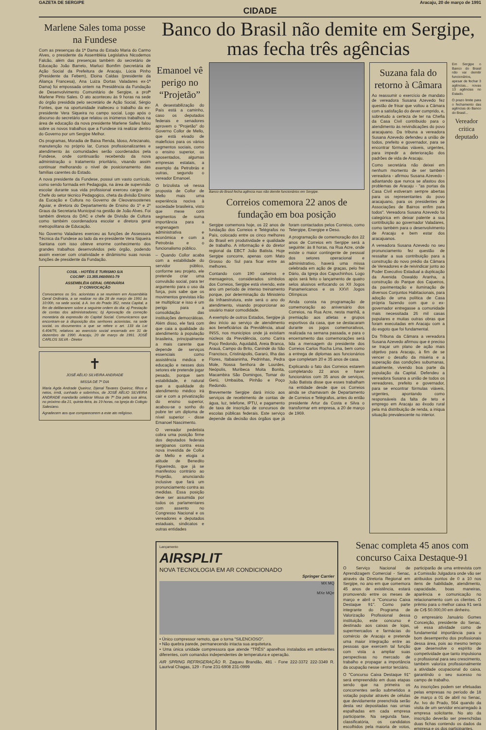GAZETA DE SERGIPE Aracaju, 20 de março de 1991
CIDADE
Marlene Sales toma posse na Fundese
Com as presenças da 1ª Dama do Estado Maria do Carmo Alves, o presidente da Assembléia Legislativa Nicodemos Falcão, além das presenças também do secretário de Educação João Barreto, Marluci Bomfim (secretária de Ação Social da Prefeitura de Aracaju, Lúcia Pinho (Presidente da Febem), Eloina Caldas (presidente da Aliança Francesa), Ana Luiza Dortas Valadares ex-1ª Dama) foi empossada ontem na Presidência da Fundação de Desenvolvimento Comunitário de Sergipe, a profª Marlene Pinto Sales. O ato aconteceu às 9 horas na sede do órgão presidida pelo secretário de Ação Social, Sérgio Fontes, que na oportunidade inalteceu o trabalho da ex-presidente Vera Siqueira no campo social. Logo após o discurso do secretário que relatou os inúmeros trabalhos na área de educação da nova presidente Marlene Salles falou sobre os novos trabalhos que a Fundese irá realizar dentro do Governo por um Sergipe Melhor.
Os programas, Moradia de Baixa Renda, Idoso, Artezanato, manutenção no próprio lar, Cursos profissionalizantes e atendimento às comunidades serão coordenados pela Fundese, onde continuarão recebendo da nova administração o tratamento prioritário, visando assim continuar melhorando o nível de posicionamento das famílias carentes do Estado.
A nova presidente da Fundese, possui um vasto currículo, como sendo formada em Pedagogia, na área de supervisão escolar durante sua vida profissional exerceu cargos de: Chefe do setor técnico Pedagogico, cheta da divisão Ensino da Eucação e Cultura no Governo de Cleovansostenes Aguiar, e diretora do Departamento de Ensino do 1º e 2º Graus da Secretaria Municipal na gestão de João Alves. Foi também diretora do DAC e chefe de Divisão de Cultura como também coordenadora escolar e diretora geral metropolitana de Educação.
No Governo Valadares exerceu as funções de Assessora Técnica da Fundese ao lado da ex-presidente Vera Siqueira Santana com isso obteve enorme conhecimento dos grandes trabalhos desenvolvidos pelo órgão, podendo assim exercer com criatividade e dinâmismo suas novas funções de presidente da Fundação.
COSIL - HOTÉIS E TURISMO S/A
CGC/MF: 13.355.060/0001-79
ASSEMBLÉIA GERAL ORDINÁRIA
1ª CONVOCAÇÃO
Convocamos os Srs. acionistas a se reunirem em Assembléia Geral Ordinária, a se realizar no dia 28 de março de 1991 às 10:00h, na sede social, à A. Ivo do Prado 352, nesta Capital, a fim de deliberarem sobre a seguinte ordem do dia: a) Prestação de contas dos administradores; b) Aprovação da correção monetária da expressão do Capital Social. Comunicamos que encontram-se à disposição dos senhores acionistas, na sede social, os documentos a que se refere o art. 133 da Lei 6.404/76, relativos ao exercício social encerrado em 31 de dezembro de 1990. Aracaju, 20 de março de 1991. JOSÉ CARLOS SILVA - Diretor
✝
JOSÉ AÉLIO SILVEIRA ANDRADE
MISSA DE 7º DIA
Maria Agda Andrade Queiroz, Djenal Tavares Queiroz, filhos e netos, irmã, cunhado e sobrinhos, de JOSÉ AÉLIO SILVEIRA ANDRADE mandarão celebrar Missa de 7º Dia pela sua alma, no próximo dia 21, quinta-feira, às 19 horas, na Igreja do Colégio Salesiano.
Agradecem aos que comparecerem a este ato religioso.
Banco do Brasil não demite em Sergipe, mas fecha três agências
Emanoel vê perigo no “Projetão”
A desestabilização do País está a caminho, caso os deputados federais e senadores aprovem o "Projetão" do Governo Collor de Mello, que está eivado de malefícios para os vários segmentos sociais, como o ensino superior, os aposentados, algumas empresas estatais, a exemplo da Petrobrás e outras, segundo o vereador Emanoel.
O brizolista vê nessa proposta de Collor de Mello mais uma experiência nociva à sociedade brasileira, visto que mexe com segmentos de suma importância para a engrenagem administrativa e econômica e com a Petrobrás e o funcionalismo público.
– Quando Collor acaba com a estabilidade do servidor público, conforme seu projeto, ele pretende criar uma convulsão social, para ter argumento para o uso da força, pois sabe que os movimentos grevistas irão se multiplicar e isso é um perigo para a consolidação das instituições democráticas. Além disso, ele fará com que caia a qualidade do atendimento à população brasileira, principalmente a mais carente que depende de serviços essenciais como assistência médica e educação e nesses dois setores ele pretende jogar pesado, porque sem estabilidade, é natural que a qualidade do atendimento médico irá cair e com a privatização do ensino superior, acabou-se o sonho do pobre ter um diploma de nível superior - disse Emanoel Nascimento.
O vereador pedetista cobra uma posição firme dos deputados federais sergipanos contra essa nova investida de Collor de Mello e elogia a atitude de Benedito Figueiredo, que já se manifestou contrário ao Projetão, anunciando inclusive que fará um pronunciamento contra as medidas. Essa posição deve ser assumida por todos os parlamentares com assento no Congresso Nacional e os vereadores e deputados estaduais, sindicatos e outras entidades
Banco do Brasil fecha agência mas não demite funcionários em Sergipe.
Correios comemora 22 anos de fundação em boa posição
Sergipe comemora hoje, os 22 anos de fundação dos Correios e Telégrafos no País, colocado entre os cinco melhores do Brasil em produtividade e qualidade de trabalho. A informação é do diretor regional da EBCT João Batista. Hoje Sergipe concorre, apenas com Mato Grosso do Sul para ficar entre as melhores.
Contando com 190 carteiros e mensageiros, considerados símbolos dos Correios, Sergipe está vivendo, este ano um período de intenso treinamento porque, por determinação do Ministério da Infraestrutura, este será o ano do atendimento, visando proporcionar ao usuário maior comodidade.
A exemplo de outros Estados, Sergipe já deu início ao serviço de atendimento aos beneficiários da Previdência, atual INSS, nos municípios onde já existiam núcleos da Previdência, como Carira Poço Redondo, Aquidabã, Areia Branca, Arauá, Campo do Brito, Canindé do São Francisco, Cristinápolis, Gararú, Ilha das Flores, Itabaianinha, Pedrinhas, Pedra Mole, Nossa Senhora de Lourdes, Neópolis, Muribeca Moita Bonita, Macambira São Domingos, Tomar do Gerú, Umbaúba, Pinhão e Poço Redondo.
Brevemente Sergipe dará início aos serviços de recebimento de contas de água, luz, telefone, IPTU, e pagamento de taxa de inscrição de concursos de escolas públicas federais. Este serviço depende da decisão dos órgãos que já foram contactados pelos Correios, como Telergipe, Energipe e Deso.
A programação de comemoração dos 22 anos de Correios em Sergipe será a seguinte: às 8 horas, na Rua Acre, onde existe o maior contingente de pessoal dos setores operacional e administrativo, haverá uma missa celebrada em ação de graças, pelo frei Dário, da Igreja dos Capuchinhos. Logo após será feito o lançamento de quatro selos alusivos enfocando os XII Jogos Panamericanos e os XXVI Jogos Olímpicos
Ainda consta na programação de comemoração ao aniversário dos Correios, na Rua Acre, nesta manhã, a premiação aos atletas e grupos esportivos da casa, que se destacaram durante os jogos comemorativos, realizada na semana passada, e para o encerramento das comemorações será lida a mensagem do presidente dos Correios Carlos Rocha Lima, bem como a entrega de diplomas aos funcionários que completam 20 e 35 anos de casa.
Explicando o fato dos Correios estarem completando 22 anos e haver funcionários com 35 anos de serviços, João Batista disse que esses trabalham na entidade desde que os Correios ainda se chamavam de Departamento de Correios e Telégrafos, antes do então presidente Artur da Costa e Silva o transformar em empresa, a 20 de março de 1969.
Suzana fala do retorno à Câmara
Ao reassumir o exercício de mandato de vereadora Susana Azevedo fez questão de frisar que voltou a Câmara com a satisfação do dever cumprido, e, sobretudo a certeza de ter na Chefia da Casa Civil contribuido para o atendimento às reivindicações do povo aracajuano. Da tribuna a vereadora Susana Azevedo defendeu a união de todos, prefeito e governador, para se encontrar fórmulas viáveis, urgentes, para impedir a deterioração dos padrões de vida de Aracaju.
Como secretária não deixei em nenhum momento de ser também vereadora - afirmou Susana Azevedo - adiantando que nunca se afastou dos problemas de Aracaju - "as portas da Casa Civil estiveram sempre abertas para os representantes do povo aracajuano, para os presidentes de Associações de Bairros enfim para todos". Vereadora Susana Azevedo foi categórica em deixar patente a sua contribuição ao governador Valadares, como também para o desenvolvimento de Aracaju e bem estar dos aracajuanos.
A vereadora Susana Azevedo no seu pronunciamento fez questão de ressaltar a sua contribuição para a construção do novo prédio da Câmara de Vereadores e de reivindicar junto ao Poder Executivo Estadual a duplicação da Avenida Oswaldo Aranha, a construção do Parque dos Cajueiros, da pavimentação e iluminação de diversos Conjuntos Habitacionais, para adoção de uma política de Casa própria fazendo com que o ex-governador entregasse a comunidade mais necessitada 26 mil casas populares e muitas outras obras que foram executadas em Aracaju com a do esgoto que foi fundamental.
Da Tribuna da Câmara a vereadora Susana Azevedo afirmou que é preciso se traçar um plano de ação mais objetivo para Aracaju, à fim de se vencer o desafio da miséria e a superação das condições subumanas, atualmente, vivendo boa parte da população da Capital. Defendeu a vereadora Susana a união de todos os vereadores, prefeito e governador, para se encontrar fórmulas viáveis, urgentes, apontando como responsáveis da falta de teto e emprego em Aracaju ao êxodo rural pela má distribuição de renda, a iniqua situação prevalescente no interior.
Em Sergipe o Banco do Brasil não vai demitir funcionários, apesar de fechar 3 agências... novas 13 agências no Estado.
O prazo limite para o fechamento das agências do Banco do Brasil...
Vereador critica deputado
Lançamento
AIRSPLIT
NOVA TECNOLOGIA EM AR CONDICIONADO
Springer Carrier
MX MQ
MXe MQe
• Único compressor remoto, que o torna "SILENCIOSO".
• Não quebra parede, permanecendo intacta sua arquitetura.
• Uma única unidade compressora que atende "TRÊS" aparelhos instalados em ambientes diferentes, com comandos independentes de temperatura e operação.
AIR SPRING REFRIGERAÇÃO R. Zaqueu Brandão, 481 - Fone 222-3372 222-3349 R. Laurival Chagas, 129 - Fone 231-6908 231-0999
Senac completa 45 anos com concurso Caixa Destaque-91
O Serviço Nacional de Aprendizagem Comercial - Senac, através da Diretoria Regional em Sergipe, no ano em que comemora 45 anos de existência, estará promovendo entre os meses de março e abril o "Concurso Caixa Destaque 91". Como parte integrante do Programa de Valorização Profissional dessa instituição, este concurso é destinado aos caixas de lojas, supermercados e farmácias do comércio de Aracaju e pretende uma maior integração entre as pessoas que exercem tal função com vista a ampliar suas perspectivas no mercado de trabalho e propagar a importância da ocupação nesse sentor terciário.
O "Concurso Caixa Destaque 91" será empreendido em duas etapas sendo que na primeira os concorrentes serão submetidos a votação popular através de células que devidamente preenchida serão desta vez depositadas nas urnas espalhadas em cada empresa participante. Na segunda fase, classificatória, os candidatos escolhidos pela maioria de votos, participarão de uma entrevista com a Comissão Julgadora onde vão ser atribuidos pontos de 0 a 10 nos itens de habilidade, atendimento, capacidade, boas maneiras, aparência e comunicação no relacionamento com os clientes. O prêmio para o melhor caixa 91 será de Cr$ 50.000,00 em dinheiro.
O empresário Januário Gomes Conceição, presidente do Senac, vê essa atividade como de fundamental importância para o bom desempenho dos profissionais dessa área, pois ao mesmo tempo que desenvolve o espírito de competividade que tanto impulsiona o profissional para seu crescimento, também valoriza profissionalmente a atividade ocupacional do caixa, garantindo o seu sucesso no campo de trabalho.
As inscrições podem ser efetuadas pelas empresas no período de 18 de março a 01 de abril no Senac, Av. Ivo do Prado, 564 quando da visita de um servidor encarregado à empresa solicitante. No ato da inscrição deverão ser preenchidas duas fichas contendo os dados da empresa e os dos participantes.